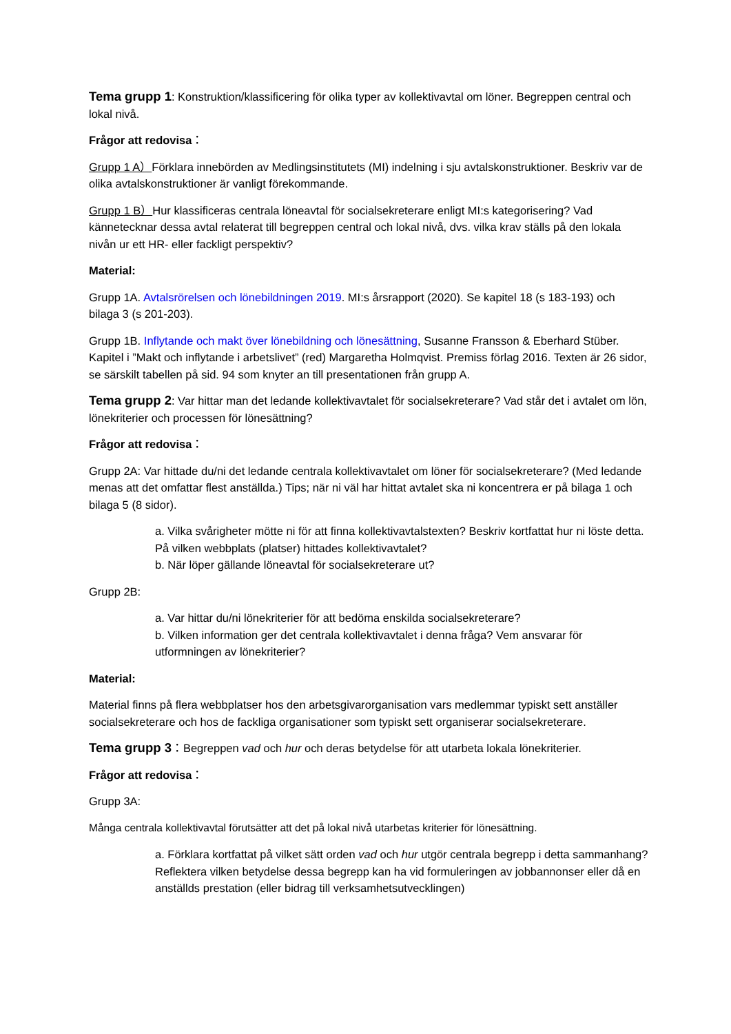Tema grupp 1: Konstruktion/klassificering för olika typer av kollektivavtal om löner. Begreppen central och lokal nivå.
Frågor att redovisa：
Grupp 1 A）Förklara innebörden av Medlingsinstitutets (MI) indelning i sju avtalskonstruktioner. Beskriv var de olika avtalskonstruktioner är vanligt förekommande.
Grupp 1 B）Hur klassificeras centrala löneavtal för socialsekreterare enligt MI:s kategorisering? Vad kännetecknar dessa avtal relaterat till begreppen central och lokal nivå, dvs. vilka krav ställs på den lokala nivån ur ett HR- eller fackligt perspektiv?
Material:
Grupp 1A. Avtalsrörelsen och lönebildningen 2019. MI:s årsrapport (2020). Se kapitel 18 (s 183-193) och bilaga 3 (s 201-203).
Grupp 1B. Inflytande och makt över lönebildning och lönesättning, Susanne Fransson & Eberhard Stüber. Kapitel i ”Makt och inflytande i arbetslivet” (red) Margaretha Holmqvist. Premiss förlag 2016. Texten är 26 sidor, se särskilt tabellen på sid. 94 som knyter an till presentationen från grupp A.
Tema grupp 2: Var hittar man det ledande kollektivavtalet för socialsekreterare? Vad står det i avtalet om lön, lönekriterier och processen för lönesättning?
Frågor att redovisa：
Grupp 2A: Var hittade du/ni det ledande centrala kollektivavtalet om löner för socialsekreterare? (Med ledande menas att det omfattar flest anställda.) Tips; när ni väl har hittat avtalet ska ni koncentrera er på bilaga 1 och bilaga 5 (8 sidor).
a. Vilka svårigheter mötte ni för att finna kollektivavtalstexten? Beskriv kortfattat hur ni löste detta. På vilken webbplats (platser) hittades kollektivavtalet?
b. När löper gällande löneavtal för socialsekreterare ut?
Grupp 2B:
a. Var hittar du/ni lönekriterier för att bedöma enskilda socialsekreterare?
b. Vilken information ger det centrala kollektivavtalet i denna fråga? Vem ansvarar för utformningen av lönekriterier?
Material:
Material finns på flera webbplatser hos den arbetsgivarorganisation vars medlemmar typiskt sett anställer socialsekreterare och hos de fackliga organisationer som typiskt sett organiserar socialsekreterare.
Tema grupp 3：Begreppen vad och hur och deras betydelse för att utarbeta lokala lönekriterier.
Frågor att redovisa：
Grupp 3A:
Många centrala kollektivavtal förutsätter att det på lokal nivå utarbetas kriterier för lönesättning.
a. Förklara kortfattat på vilket sätt orden vad och hur utgör centrala begrepp i detta sammanhang? Reflektera vilken betydelse dessa begrepp kan ha vid formuleringen av jobbannonser eller då en anställds prestation (eller bidrag till verksamhetsutvecklingen)